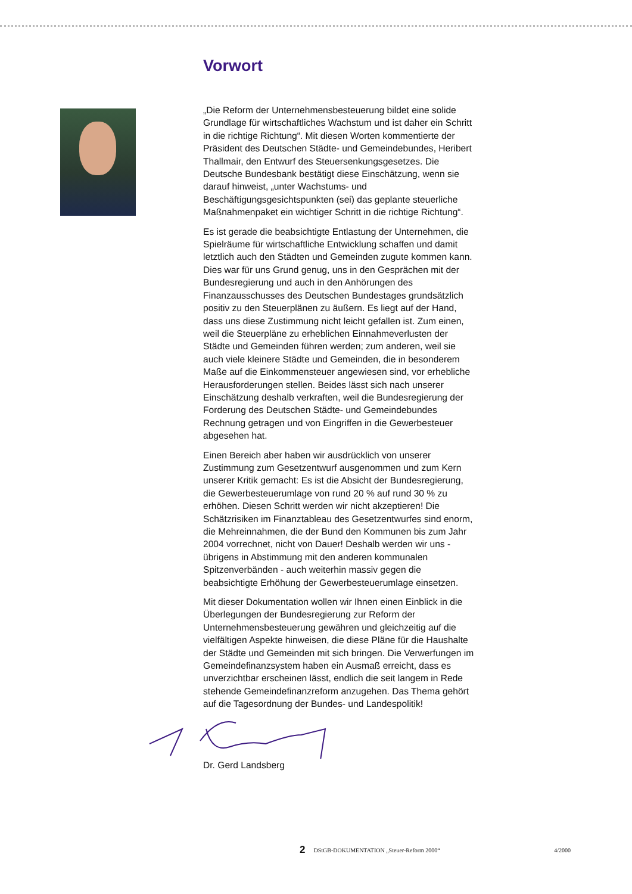Vorwort
„Die Reform der Unternehmensbesteuerung bildet eine solide Grundlage für wirtschaftliches Wachstum und ist daher ein Schritt in die richtige Richtung“. Mit diesen Worten kommentierte der Präsident des Deutschen Städte- und Gemeindebundes, Heribert Thallmair, den Entwurf des Steuersenkungsgesetzes. Die Deutsche Bundesbank bestätigt diese Einschätzung, wenn sie darauf hinweist, „unter Wachstums- und Beschäftigungsgesichtspunkten (sei) das geplante steuerliche Maßnahmenpaket ein wichtiger Schritt in die richtige Richtung“.
Es ist gerade die beabsichtigte Entlastung der Unternehmen, die Spielräume für wirtschaftliche Entwicklung schaffen und damit letztlich auch den Städten und Gemeinden zugute kommen kann. Dies war für uns Grund genug, uns in den Gesprächen mit der Bundesregierung und auch in den Anhörungen des Finanzausschusses des Deutschen Bundestages grundsätzlich positiv zu den Steuerplänen zu äußern. Es liegt auf der Hand, dass uns diese Zustimmung nicht leicht gefallen ist. Zum einen, weil die Steuerpläne zu erheblichen Einnahmeverlusten der Städte und Gemeinden führen werden; zum anderen, weil sie auch viele kleinere Städte und Gemeinden, die in besonderem Maße auf die Einkommensteuer angewiesen sind, vor erhebliche Herausforderungen stellen. Beides lässt sich nach unserer Einschätzung deshalb verkraften, weil die Bundesregierung der Forderung des Deutschen Städte- und Gemeindebundes Rechnung getragen und von Eingriffen in die Gewerbesteuer abgesehen hat.
Einen Bereich aber haben wir ausdrücklich von unserer Zustimmung zum Gesetzentwurf ausgenommen und zum Kern unserer Kritik gemacht: Es ist die Absicht der Bundesregierung, die Gewerbesteuerumlage von rund 20 % auf rund 30 % zu erhöhen. Diesen Schritt werden wir nicht akzeptieren! Die Schätzrisiken im Finanztableau des Gesetzentwurfes sind enorm, die Mehreinnahmen, die der Bund den Kommunen bis zum Jahr 2004 vorrechnet, nicht von Dauer! Deshalb werden wir uns - übrigens in Abstimmung mit den anderen kommunalen Spitzenverbänden - auch weiterhin massiv gegen die beabsichtigte Erhöhung der Gewerbesteuerumlage einsetzen.
Mit dieser Dokumentation wollen wir Ihnen einen Einblick in die Überlegungen der Bundesregierung zur Reform der Unternehmensbesteuerung gewähren und gleichzeitig auf die vielfältigen Aspekte hinweisen, die diese Pläne für die Haushalte der Städte und Gemeinden mit sich bringen. Die Verwerfungen im Gemeindefinanzsystem haben ein Ausmaß erreicht, dass es unverzichtbar erscheinen lässt, endlich die seit langem in Rede stehende Gemeindefinanzreform anzugehen. Das Thema gehört auf die Tagesordnung der Bundes- und Landespolitik!
Dr. Gerd Landsberg
2 DStGB-DOKUMENTATION „Steuer-Reform 2000“4/2000